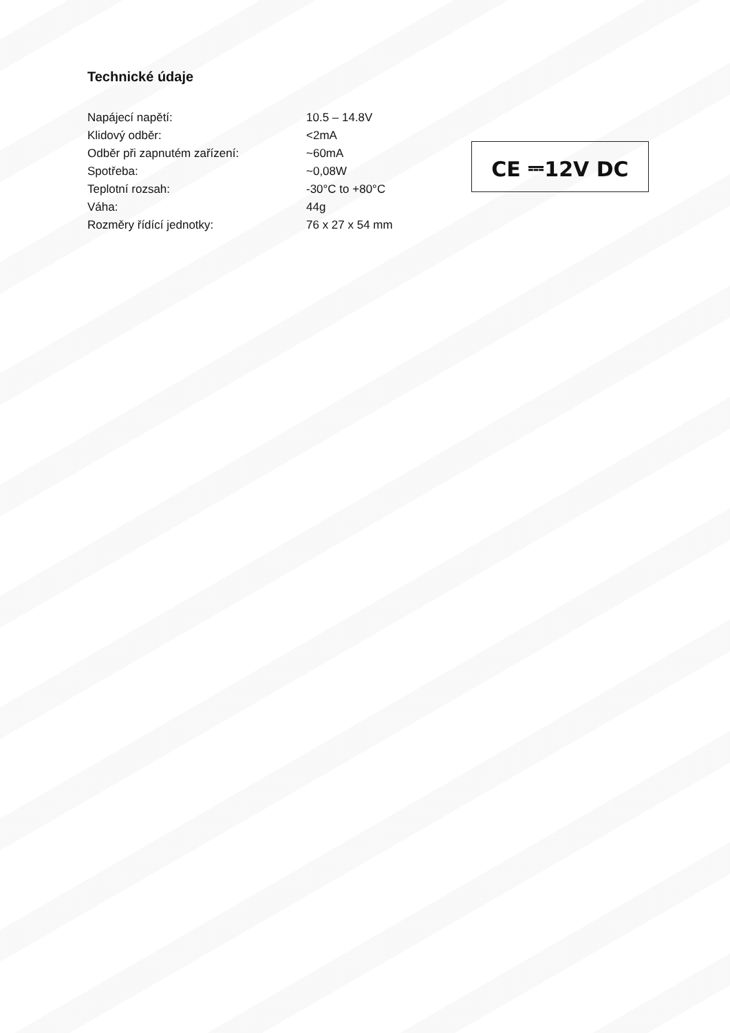Technické údaje
| Napájecí napětí: | 10.5 – 14.8V |
| Klidový odběr: | <2mA |
| Odběr při zapnutém zařízení: | ~60mA |
| Spotřeba: | ~0,08W |
| Teplotní rozsah: | -30°C to +80°C |
| Váha: | 44g |
| Rozměry řídící jednotky: | 76 x 27 x 54 mm |
CE ⎓12V DC